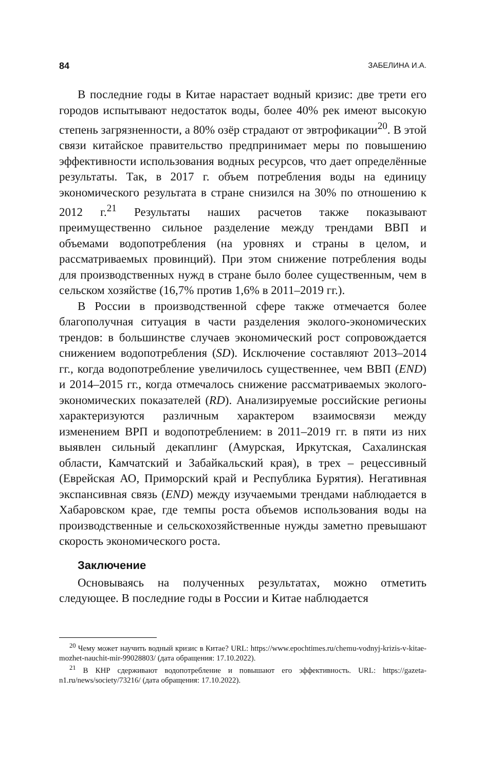84 ЗАБЕЛИНА И.А.
В последние годы в Китае нарастает водный кризис: две трети его городов испытывают недостаток воды, более 40% рек имеют высокую степень загрязненности, а 80% озёр страдают от эвтрофикации<sup>20</sup>. В этой связи китайское правительство предпринимает меры по повышению эффективности использования водных ресурсов, что дает определённые результаты. Так, в 2017 г. объем потребления воды на единицу экономического результата в стране снизился на 30% по отношению к 2012 г.<sup>21</sup> Результаты наших расчетов также показывают преимущественно сильное разделение между трендами ВВП и объемами водопотребления (на уровнях и страны в целом, и рассматриваемых провинций). При этом снижение потребления воды для производственных нужд в стране было более существенным, чем в сельском хозяйстве (16,7% против 1,6% в 2011–2019 гг.).
В России в производственной сфере также отмечается более благополучная ситуация в части разделения эколого-экономических трендов: в большинстве случаев экономический рост сопровождается снижением водопотребления (SD). Исключение составляют 2013–2014 гг., когда водопотребление увеличилось существеннее, чем ВВП (END) и 2014–2015 гг., когда отмечалось снижение рассматриваемых эколого-экономических показателей (RD). Анализируемые российские регионы характеризуются различным характером взаимосвязи между изменением ВРП и водопотреблением: в 2011–2019 гг. в пяти из них выявлен сильный декаплинг (Амурская, Иркутская, Сахалинская области, Камчатский и Забайкальский края), в трех – рецессивный (Еврейская АО, Приморский край и Республика Бурятия). Негативная экспансивная связь (END) между изучаемыми трендами наблюдается в Хабаровском крае, где темпы роста объемов использования воды на производственные и сельскохозяйственные нужды заметно превышают скорость экономического роста.
Заключение
Основываясь на полученных результатах, можно отметить следующее. В последние годы в России и Китае наблюдается
<sup>20</sup> Чему может научить водный кризис в Китае? URL: https://www.epochtimes.ru/chemu-vodnyj-krizis-v-kitae-mozhet-nauchit-mir-99028803/ (дата обращения: 17.10.2022).
<sup>21</sup> В КНР сдерживают водопотребление и повышают его эффективность. URL: https://gazeta-n1.ru/news/society/73216/ (дата обращения: 17.10.2022).